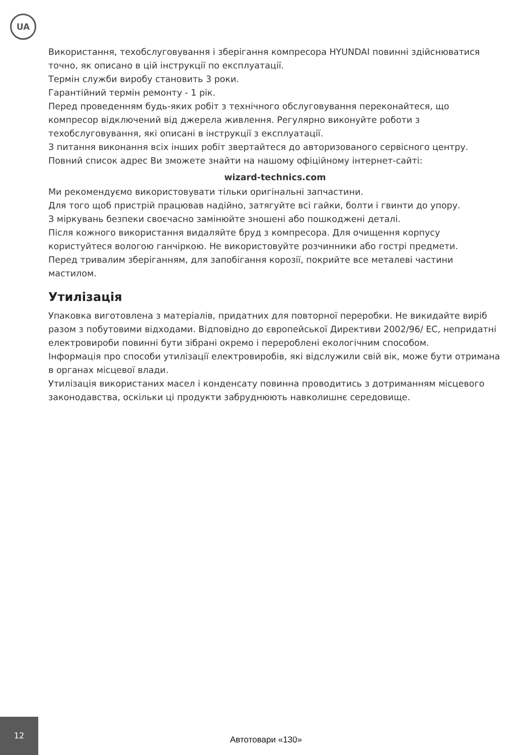UA
Використання, техобслуговування і зберігання компресора HYUNDAI повинні здійснюватися точно, як описано в цій інструкції по експлуатації.
Термін служби виробу становить 3 роки.
Гарантійний термін ремонту - 1 рік.
Перед проведенням будь-яких робіт з технічного обслуговування переконайтеся, що компресор відключений від джерела живлення. Регулярно виконуйте роботи з техобслуговування, які описані в інструкції з експлуатації.
З питання виконання всіх інших робіт звертайтеся до авторизованого сервісного центру. Повний список адрес Ви зможете знайти на нашому офіційному інтернет-сайті:
wizard-technics.com
Ми рекомендуємо використовувати тільки оригінальні запчастини.
Для того щоб пристрій працював надійно, затягуйте всі гайки, болти і гвинти до упору.
З міркувань безпеки своєчасно замінюйте зношені або пошкоджені деталі.
Після кожного використання видаляйте бруд з компресора. Для очищення корпусу користуйтеся вологою ганчіркою. Не використовуйте розчинники або гострі предмети.
Перед тривалим зберіганням, для запобігання корозії, покрийте все металеві частини мастилом.
Утилізація
Упаковка виготовлена з матеріалів, придатних для повторної переробки. Не викидайте виріб разом з побутовими відходами. Відповідно до європейської Директиви 2002/96/ ЕС, непридатні електровироби повинні бути зібрані окремо і перероблені екологічним способом.
Інформація про способи утилізації електровиробів, які відслужили свій вік, може бути отримана в органах місцевої влади.
Утилізація використаних масел і конденсату повинна проводитись з дотриманням місцевого законодавства, оскільки ці продукти забруднюють навколишнє середовище.
12
Автотовари «130»